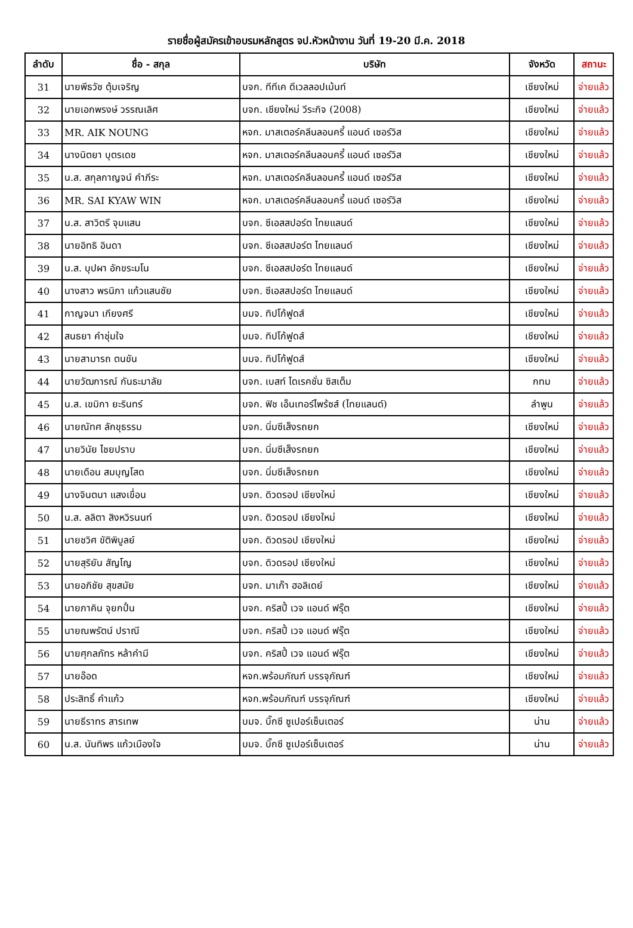รายชื่อผู้สมัครเข้าอบรมหลักสูตร จป.หัวหน้างาน วันที่ 19-20 มี.ค. 2018
| ลำดับ | ชื่อ - สกุล | บริษัท | จังหวัด | สถานะ |
| --- | --- | --- | --- | --- |
| 31 | นายพีธวัช ตุ้มเจริญ | บจก. ทีทีเค ดีเวลลอปเม้นท์ | เชียงใหม่ | จ่ายแล้ว |
| 32 | นายเอกพรงษ์ วรรณเลิศ | บจก. เชียงใหม่ วีระกิจ (2008) | เชียงใหม่ | จ่ายแล้ว |
| 33 | MR. AIK NOUNG | หจก. มาสเตอร์คลีนลอนครี้ แอนด์ เซอร์วิส | เชียงใหม่ | จ่ายแล้ว |
| 34 | นางนิตยา บุตรเดช | หจก. มาสเตอร์คลีนลอนครี้ แอนด์ เซอร์วิส | เชียงใหม่ | จ่ายแล้ว |
| 35 | น.ส. สกุลกาญจน์ คำภีระ | หจก. มาสเตอร์คลีนลอนครี้ แอนด์ เซอร์วิส | เชียงใหม่ | จ่ายแล้ว |
| 36 | MR. SAI KYAW WIN | หจก. มาสเตอร์คลีนลอนครี้ แอนด์ เซอร์วิส | เชียงใหม่ | จ่ายแล้ว |
| 37 | น.ส. สาวิตรี จุมแสน | บจก. ซีเอสสปอร์ต ไทยแลนด์ | เชียงใหม่ | จ่ายแล้ว |
| 38 | นายอิทธิ อินดา | บจก. ซีเอสสปอร์ต ไทยแลนด์ | เชียงใหม่ | จ่ายแล้ว |
| 39 | น.ส. บุปผา อักขระมโน | บจก. ซีเอสสปอร์ต ไทยแลนด์ | เชียงใหม่ | จ่ายแล้ว |
| 40 | นางสาว พรนิภา แก้วแสนชัย | บจก. ซีเอสสปอร์ต ไทยแลนด์ | เชียงใหม่ | จ่ายแล้ว |
| 41 | กาญจนา เกียงศรี | บมจ. ทิปโก้ฟูดส์ | เชียงใหม่ | จ่ายแล้ว |
| 42 | สนธยา คำชุ่มใจ | บมจ. ทิปโก้ฟูดส์ | เชียงใหม่ | จ่ายแล้ว |
| 43 | นายสามารถ ตนขัน | บมจ. ทิปโก้ฟูดส์ | เชียงใหม่ | จ่ายแล้ว |
| 44 | นายวัฒการณ์ กันธะมาลัย | บจก. เบสท์ ไดเรคชั่น ซิสเต็ม | กทม | จ่ายแล้ว |
| 45 | น.ส. เขมิกา ยะรินทร์ | บจก. ฟิช เอ็นเทอร์ไพร้ซส์ (ไทยแลนด์) | ลำพูน | จ่ายแล้ว |
| 46 | นายณัทศ ลักขุธรรม | บจก. นิ่มซีเส็งรถยก | เชียงใหม่ | จ่ายแล้ว |
| 47 | นายวินัย ไชยปราบ | บจก. นิ่มซีเส็งรถยก | เชียงใหม่ | จ่ายแล้ว |
| 48 | นายเดือน สมบุญโสด | บจก. นิ่มซีเส็งรถยก | เชียงใหม่ | จ่ายแล้ว |
| 49 | นางจินตนา แสงเขื่อน | บจก. ดิวดรอป เชียงใหม่ | เชียงใหม่ | จ่ายแล้ว |
| 50 | น.ส. ลลิตา สิงหวิรนนท์ | บจก. ดิวดรอป เชียงใหม่ | เชียงใหม่ | จ่ายแล้ว |
| 51 | นายชวิศ ขัติพิบูลย์ | บจก. ดิวดรอป เชียงใหม่ | เชียงใหม่ | จ่ายแล้ว |
| 52 | นายสุริยัน สัญโญ | บจก. ดิวดรอป เชียงใหม่ | เชียงใหม่ | จ่ายแล้ว |
| 53 | นายอภิชัย สุขสมัย | บจก. มาเก๊า ฮอลิเดย์ | เชียงใหม่ | จ่ายแล้ว |
| 54 | นายภาคิน จุยกปั๋น | บจก. คริสปี้ เวจ แอนด์ ฟรุ๊ต | เชียงใหม่ | จ่ายแล้ว |
| 55 | นายณพรัตน์ ปราณี | บจก. คริสปี้ เวจ แอนด์ ฟรุ๊ต | เชียงใหม่ | จ่ายแล้ว |
| 56 | นายศุกลภัทร หล้าคำมี | บจก. คริสปี้ เวจ แอนด์ ฟรุ๊ต | เชียงใหม่ | จ่ายแล้ว |
| 57 | นายอ๊อด | หจก.พร้อมภัณฑ์ บรรจุภัณฑ์ | เชียงใหม่ | จ่ายแล้ว |
| 58 | ประสิทธิ์ คำแก้ว | หจก.พร้อมภัณฑ์ บรรจุภัณฑ์ | เชียงใหม่ | จ่ายแล้ว |
| 59 | นายธีราทร สารเทพ | บมจ. บิ๊กซี ซูเปอร์เซ็นเตอร์ | น่าน | จ่ายแล้ว |
| 60 | น.ส. นันทิพร แก้วเมืองใจ | บมจ. บิ๊กซี ซูเปอร์เซ็นเตอร์ | น่าน | จ่ายแล้ว |